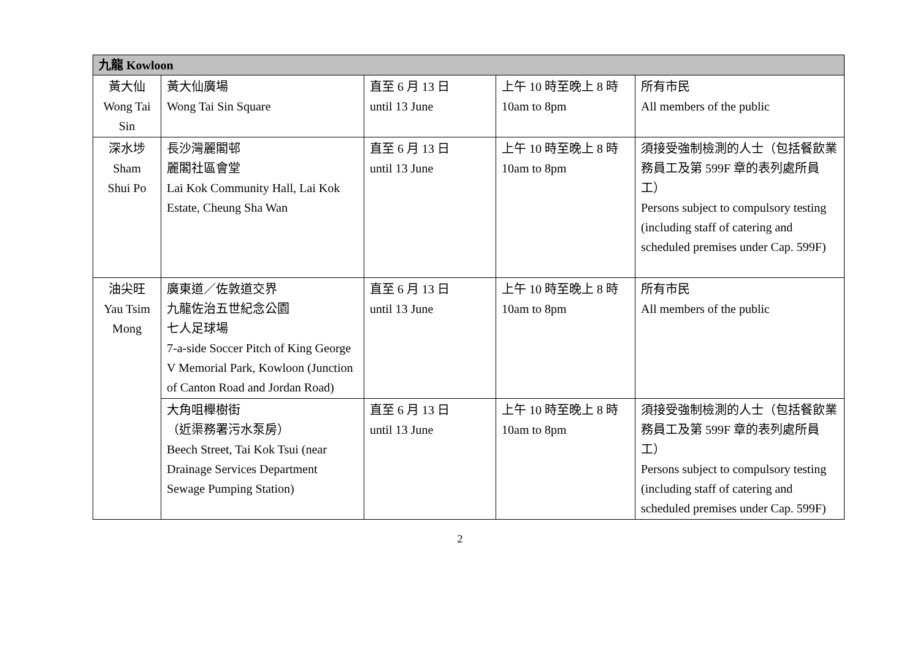| 九龍 Kowloon | | | | |
| --- | --- | --- | --- | --- |
| 黃大仙 Wong Tai Sin | 黃大仙廣場 Wong Tai Sin Square | 直至 6 月 13 日 until 13 June | 上午 10 時至晚上 8 時 10am to 8pm | 所有市民 All members of the public |
| 深水埗 Sham Shui Po | 長沙灣麗閣邨 麗閣社區會堂 Lai Kok Community Hall, Lai Kok Estate, Cheung Sha Wan | 直至 6 月 13 日 until 13 June | 上午 10 時至晚上 8 時 10am to 8pm | 須接受強制檢測的人士（包括餐飲業務員工及第 599F 章的表列處所員工） Persons subject to compulsory testing (including staff of catering and scheduled premises under Cap. 599F) |
| 油尖旺 Yau Tsim Mong | 廣東道／佐敦道交界 九龍佐治五世紀念公園 七人足球場 7-a-side Soccer Pitch of King George V Memorial Park, Kowloon (Junction of Canton Road and Jordan Road) | 直至 6 月 13 日 until 13 June | 上午 10 時至晚上 8 時 10am to 8pm | 所有市民 All members of the public |
| | 大角咀櫸樹街 （近渠務署污水泵房） Beech Street, Tai Kok Tsui (near Drainage Services Department Sewage Pumping Station) | 直至 6 月 13 日 until 13 June | 上午 10 時至晚上 8 時 10am to 8pm | 須接受強制檢測的人士（包括餐飲業務員工及第 599F 章的表列處所員工） Persons subject to compulsory testing (including staff of catering and scheduled premises under Cap. 599F) |
2